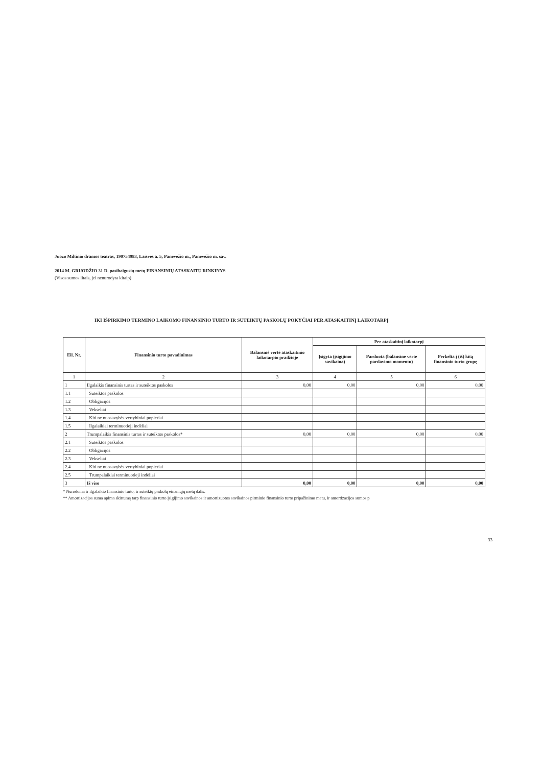Juozo Miltinio dramos teatras, 190754983, Laisvės a. 5, Panevėžio m., Panevėžio m. sav.
2014 M. GRUODŽIO 31 D. pasibaigusių metų FINANSINIŲ ATASKAITŲ RINKINYS
(Visos sumos litais, jei nenurodyta kitaip)
IKI IŠPIRKIMO TERMINO LAIKOMO FINANSINIO TURTO IR SUTEIKTŲ PASKOLŲ POKYČIAI PER ATASKAITINĮ LAIKOTARPĮ
| Eil. Nr. | Finansinio turto pavadinimas | Balansinė vertė ataskaitinio laikotarpio pradžioje | Per ataskaitinį laikotarpį | | |
| --- | --- | --- | --- | --- | --- |
| | | | Įsigyta (įsigijimo savikaina) | Parduota (balansine verte pardavimo momentu) | Perkelta į (iš) kitą finansinio turto grupę |
| 1 | 2 | 3 | 4 | 5 | 6 |
| 1 | Ilgalaikis finansinis turtas ir suteiktos paskolos | 0,00 | 0,00 | 0,00 | 0,00 |
| 1.1 | Suteiktos paskolos | | | | |
| 1.2 | Obligacijos | | | | |
| 1.3 | Vekseliai | | | | |
| 1.4 | Kiti ne nuosavybės vertybiniai popieriai | | | | |
| 1.5 | Ilgalaikiai terminuotieji indėliai | | | | |
| 2 | Trumpalaikis finansinis turtas ir suteiktos paskolos* | 0,00 | 0,00 | 0,00 | 0,00 |
| 2.1 | Suteiktos paskolos | | | | |
| 2.2 | Obligacijos | | | | |
| 2.3 | Vekseliai | | | | |
| 2.4 | Kiti ne nuosavybės vertybiniai popieriai | | | | |
| 2.5 | Trumpalaikiai terminuotieji indėliai | | | | |
| 3 | Iš viso | 0,00 | 0,00 | 0,00 | 0,00 |
* Nurodoma ir ilgalaikio finansinio turto, ir suteiktų paskolų einamųjų metų dalis.
** Amortizacijos suma apima skirtumą tarp finansinio turto įsigijimo savikainos ir amortizuotos savikainos pirminio finansinio turto pripažinimo metu, ir amortizacijos sumos p
33